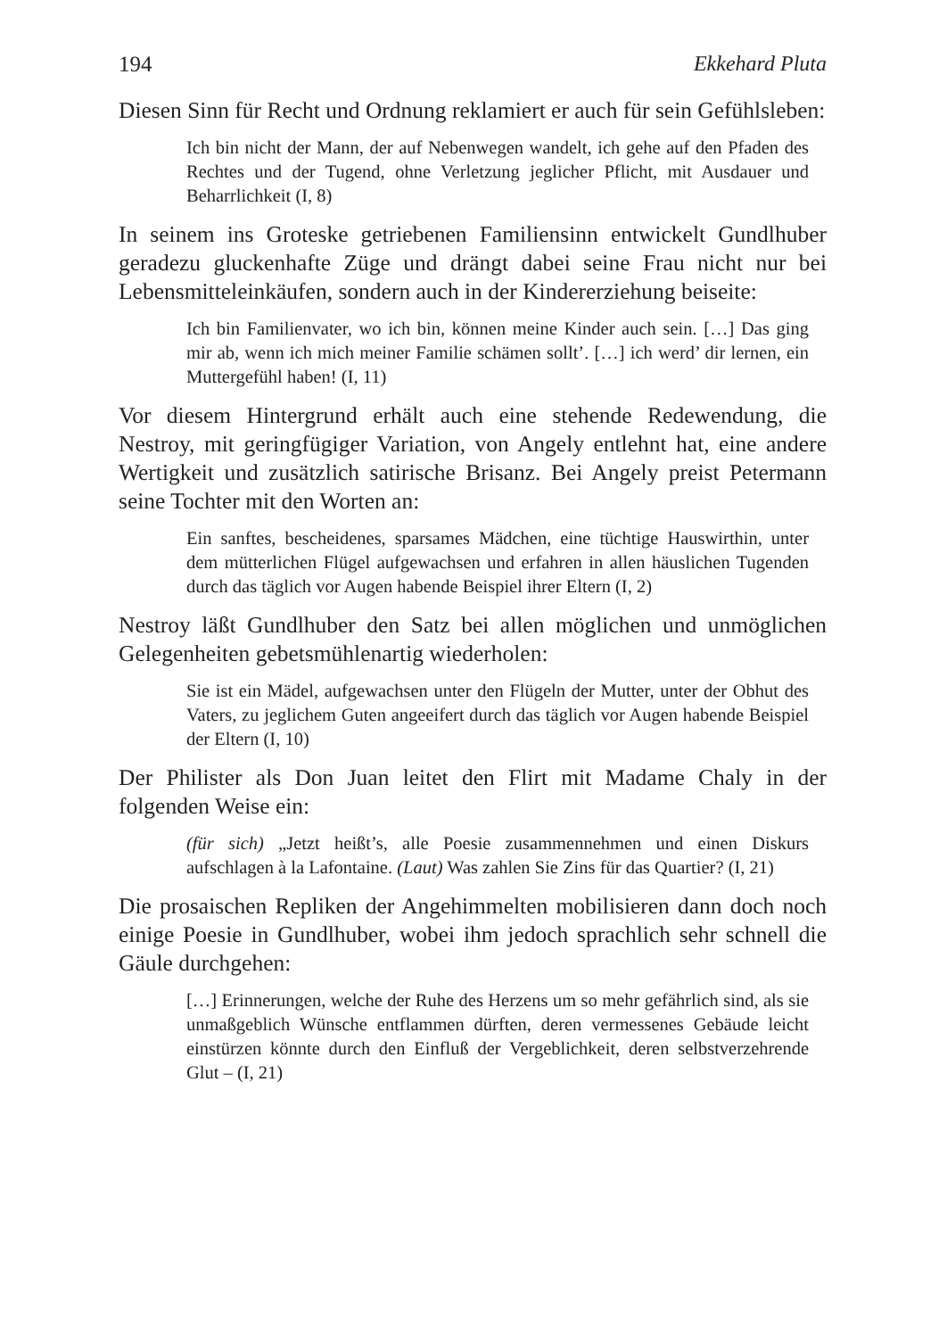194 Ekkehard Pluta
Diesen Sinn für Recht und Ordnung reklamiert er auch für sein Gefühlsleben:
Ich bin nicht der Mann, der auf Nebenwegen wandelt, ich gehe auf den Pfaden des Rechtes und der Tugend, ohne Verletzung jeglicher Pflicht, mit Ausdauer und Beharrlichkeit (I, 8)
In seinem ins Groteske getriebenen Familiensinn entwickelt Gundlhuber geradezu gluckenhafte Züge und drängt dabei seine Frau nicht nur bei Lebensmitteleinkäufen, sondern auch in der Kindererziehung beiseite:
Ich bin Familienvater, wo ich bin, können meine Kinder auch sein. […] Das ging mir ab, wenn ich mich meiner Familie schämen sollt’. […] ich werd’ dir lernen, ein Muttergefühl haben! (I, 11)
Vor diesem Hintergrund erhält auch eine stehende Redewendung, die Nestroy, mit geringfügiger Variation, von Angely entlehnt hat, eine andere Wertigkeit und zusätzlich satirische Brisanz. Bei Angely preist Petermann seine Tochter mit den Worten an:
Ein sanftes, bescheidenes, sparsames Mädchen, eine tüchtige Hauswirthin, unter dem mütterlichen Flügel aufgewachsen und erfahren in allen häuslichen Tugenden durch das täglich vor Augen habende Beispiel ihrer Eltern (I, 2)
Nestroy läßt Gundlhuber den Satz bei allen möglichen und unmöglichen Gelegenheiten gebetsmühlenartig wiederholen:
Sie ist ein Mädel, aufgewachsen unter den Flügeln der Mutter, unter der Obhut des Vaters, zu jeglichem Guten angeeifert durch das täglich vor Augen habende Beispiel der Eltern (I, 10)
Der Philister als Don Juan leitet den Flirt mit Madame Chaly in der folgenden Weise ein:
(für sich) „Jetzt heißt’s, alle Poesie zusammennehmen und einen Diskurs aufschlagen à la Lafontaine. (Laut) Was zahlen Sie Zins für das Quartier? (I, 21)
Die prosaischen Repliken der Angehimmelten mobilisieren dann doch noch einige Poesie in Gundlhuber, wobei ihm jedoch sprachlich sehr schnell die Gäule durchgehen:
[…] Erinnerungen, welche der Ruhe des Herzens um so mehr gefährlich sind, als sie unmaßgeblich Wünsche entflammen dürften, deren vermessenes Gebäude leicht einstürzen könnte durch den Einfluß der Vergeblichkeit, deren selbstverzehrende Glut – (I, 21)